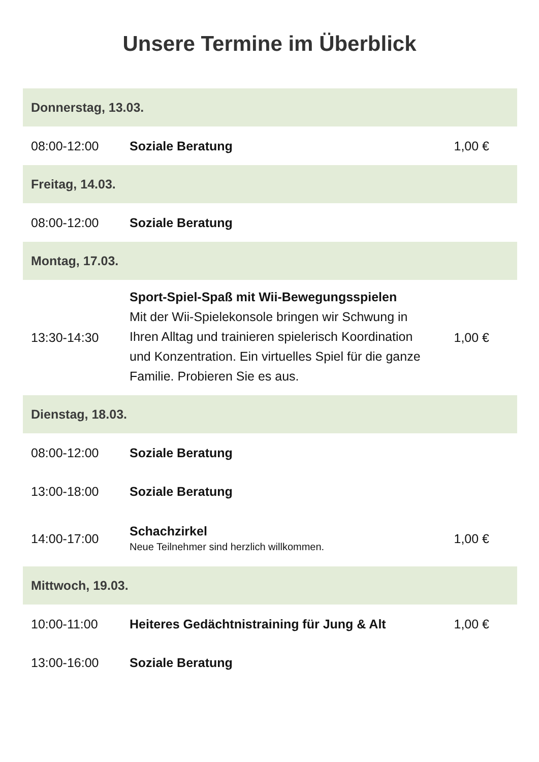Unsere Termine im Überblick
| Donnerstag, 13.03. | | |
| --- | --- | --- |
| 08:00-12:00 | Soziale Beratung | 1,00 € |
| Freitag, 14.03. | | |
| 08:00-12:00 | Soziale Beratung | |
| Montag, 17.03. | | |
| 13:30-14:30 | Sport-Spiel-Spaß mit Wii-Bewegungsspielen Mit der Wii-Spielekonsole bringen wir Schwung in Ihren Alltag und trainieren spielerisch Koordination und Konzentration. Ein virtuelles Spiel für die ganze Familie. Probieren Sie es aus. | 1,00 € |
| Dienstag, 18.03. | | |
| 08:00-12:00 | Soziale Beratung | |
| 13:00-18:00 | Soziale Beratung | |
| 14:00-17:00 | Schachzirkel Neue Teilnehmer sind herzlich willkommen. | 1,00 € |
| Mittwoch, 19.03. | | |
| 10:00-11:00 | Heiteres Gedächtnistraining für Jung & Alt | 1,00 € |
| 13:00-16:00 | Soziale Beratung | |